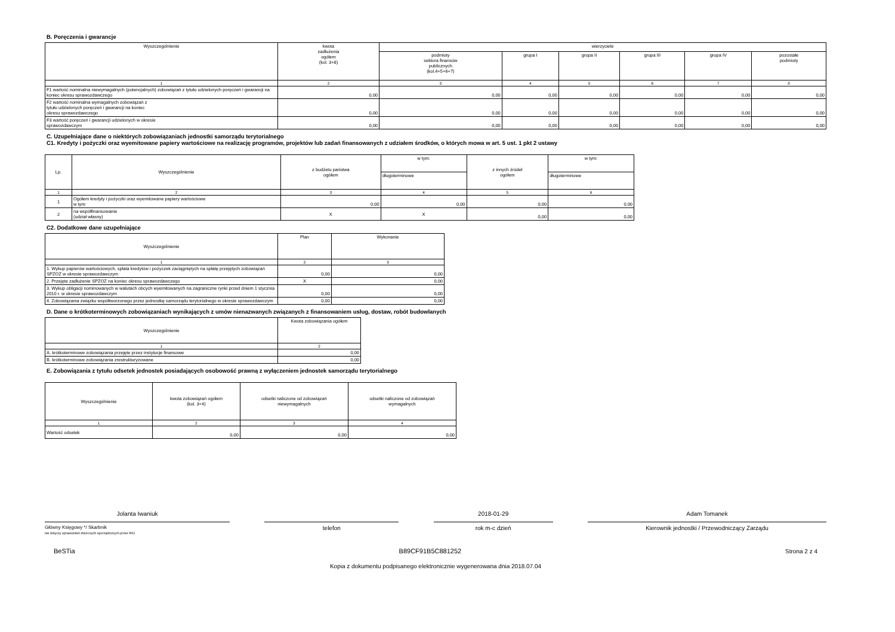B. Poręczenia i gwarancje
| Wyszczególnienie | kwota zadłużenia ogółem (kol. 3+8) | wierzyciele | | | | | |
| --- | --- | --- | --- | --- | --- | --- | --- |
| | | podmioty sektora finansów publicznych (kol.4+5+6+7) | grupa I | grupa II | grupa III | grupa IV | pozostałe podmioty |
| 1 | 2 | 3 | 4 | 5 | 6 | 7 | 8 |
| F1 wartość nominalna niewymagalnych (potencjalnych) zobowiązań z tytułu udzielonych poręczeń i gwarancji na koniec okresu sprawozdawczego | 0,00 | 0,00 | 0,00 | 0,00 | 0,00 | 0,00 | 0,00 |
| F2 wartość nominalna wymagalnych zobowiązań z tytułu udzielonych poręczeń i gwarancji na koniec okresu sprawozdawczego | 0,00 | 0,00 | 0,00 | 0,00 | 0,00 | 0,00 | 0,00 |
| F3 wartość poręczeń i gwarancji udzielonych w okresie sprawozdawczym | 0,00 | 0,00 | 0,00 | 0,00 | 0,00 | 0,00 | 0,00 |
C. Uzupełniające dane o niektórych zobowiązaniach jednostki samorządu terytorialnego
C1. Kredyty i pożyczki oraz wyemitowane papiery wartościowe na realizację programów, projektów lub zadań finansowanych z udziałem środków, o których mowa w art. 5 ust. 1 pkt 2 ustawy
| Lp. | Wyszczególnienie | z budżetu państwa ogółem | w tym: | z innych źródeł ogółem | w tym: |
| --- | --- | --- | --- | --- | --- |
| | | | długoterminowe | | długoterminowe |
| 1 | 2 | 3 | 4 | 5 | 6 |
| 1 | Ogółem kredyty i pożyczki oraz wyemitowane papiery wartościowe w tym: | 0,00 | 0,00 | 0,00 | 0,00 |
| 2 | na współfinansowanie (udział własny) | X | X | 0,00 | 0,00 |
C2. Dodatkowe dane uzupełniające
| Wyszczególnienie | Plan | Wykonanie |
| --- | --- | --- |
| 1 | 2 | 3 |
| 1. Wykup papierów wartościowych, spłata kredytów i pożyczek zaciągniętych na spłatę przejętych zobowiązań SPZOZ w okresie sprawozdawczym | 0,00 | 0,00 |
| 2. Przejęte zadłużenie SPZOZ na koniec okresu sprawozdawczego | X | 0,00 |
| 3. Wykup obligacji nominowanych w walutach obcych wyemitowanych na zagraniczne rynki przed dniem 1 stycznia 2010 r. w okresie sprawozdawczym | 0,00 | 0,00 |
| 4. Zobowiązania związku współtworzonego przez jednostkę samorządu terytorialnego w okresie sprawozdawczym | 0,00 | 0,00 |
D. Dane o krótkoterminowych zobowiązaniach wynikających z umów nienazwanych związanych z finansowaniem usług, dostaw, robót budowlanych
| Wyszczególnienie | Kwota zobowiązania ogółem |
| --- | --- |
| 1 | 2 |
| A. krótkoterminowe zobowiązania przejęte przez instytucje finansowe | 0,00 |
| B. krótkoterminowe zobowiązania zrestrukturyzowane | 0,00 |
E. Zobowiązania z tytułu odsetek jednostek posiadających osobowość prawną z wyłączeniem jednostek samorządu terytorialnego
| Wyszczególnienie | kwota zobowiązań ogółem (kol. 3+4) | odsetki naliczone od zobowiązań niewymagalnych | odsetki naliczone od zobowiązań wymagalnych |
| --- | --- | --- | --- |
| 1 | 2 | 3 | 4 |
| Wartość odsetek | 0,00 | 0,00 | 0,00 |
Jolanta Iwaniuk
Główny Księgowy */ Skarbnik
nie dotyczy sprawozdań zbiorczych sporządzonych przez RIO
telefon 2018-01-29
rok m-c dzień
Adam Tomanek
Kierownik jednostki / Przewodniczący Zarządu
BeSTia B89CF91B5C881252 Strona 2 z 4
Kopia z dokumentu podpisanego elektronicznie wygenerowana dnia 2018.07.04